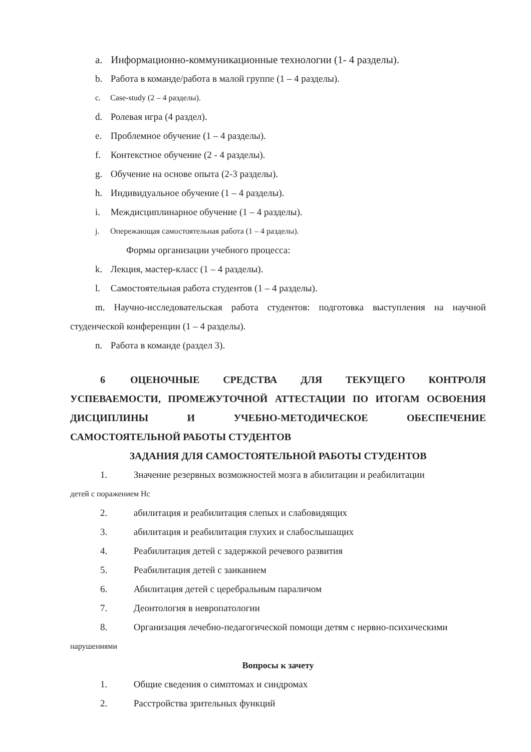a. Информационно-коммуникационные технологии (1- 4 разделы).
b. Работа в команде/работа в малой группе (1 – 4 разделы).
c. Case-study (2 – 4 разделы).
d. Ролевая игра (4 раздел).
e. Проблемное обучение (1 – 4 разделы).
f. Контекстное обучение (2 - 4 разделы).
g. Обучение на основе опыта (2-3 разделы).
h. Индивидуальное обучение (1 – 4 разделы).
i. Междисциплинарное обучение (1 – 4 разделы).
j. Опережающая самостоятельная работа (1 – 4 разделы).
Формы организации учебного процесса:
k. Лекция, мастер-класс (1 – 4 разделы).
l. Самостоятельная работа студентов (1 – 4 разделы).
m. Научно-исследовательская работа студентов: подготовка выступления на научной студенческой конференции (1 – 4 разделы).
n. Работа в команде (раздел 3).
6 ОЦЕНОЧНЫЕ СРЕДСТВА ДЛЯ ТЕКУЩЕГО КОНТРОЛЯ УСПЕВАЕМОСТИ, ПРОМЕЖУТОЧНОЙ АТТЕСТАЦИИ ПО ИТОГАМ ОСВОЕНИЯ ДИСЦИПЛИНЫ И УЧЕБНО-МЕТОДИЧЕСКОЕ ОБЕСПЕЧЕНИЕ САМОСТОЯТЕЛЬНОЙ РАБОТЫ СТУДЕНТОВ
ЗАДАНИЯ ДЛЯ САМОСТОЯТЕЛЬНОЙ РАБОТЫ СТУДЕНТОВ
1. Значение резервных возможностей мозга в абилитации и реабилитации
детей с поражением Нс
2. абилитация и реабилитация слепых и слабовидящих
3. абилитация и реабилитация глухих и слабослышащих
4. Реабилитация детей с задержкой речевого развития
5. Реабилитация детей с заиканием
6. Абилитация детей с церебральным параличом
7. Деонтология в невропатологии
8. Организация лечебно-педагогической помощи детям с нервно-психическими
нарушениями
Вопросы к зачету
1. Общие сведения о симптомах и синдромах
2. Расстройства зрительных функций